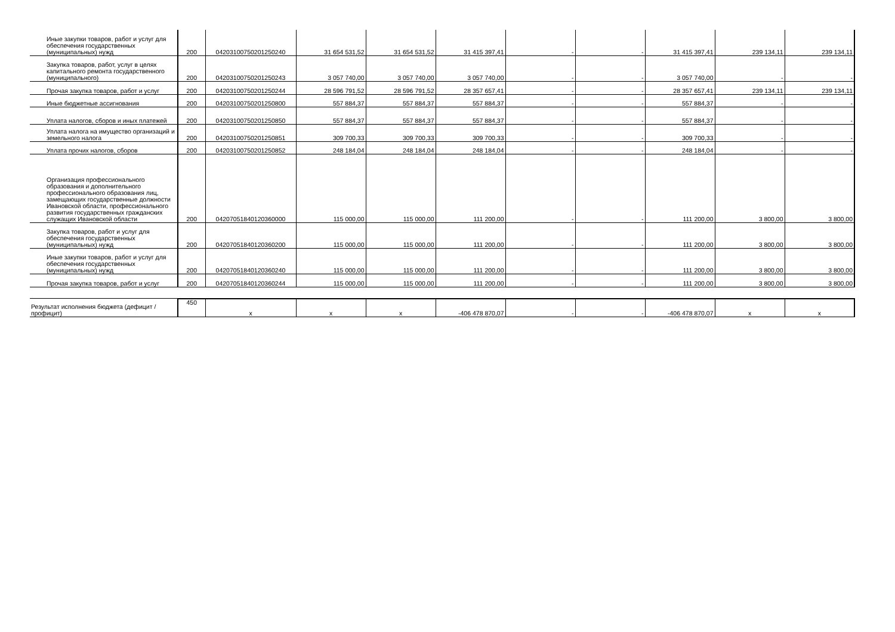| Иные закупки товаров, работ и услуг для обеспечения государственных (муниципальных) нужд | 200 | 04203100750201250240 | 31 654 531,52 | 31 654 531,52 | 31 415 397,41 | - | - | 31 415 397,41 | 239 134,11 | 239 134,11 |
| Закупка товаров, работ, услуг в целях капитального ремонта государственного (муниципального) | 200 | 04203100750201250243 | 3 057 740,00 | 3 057 740,00 | 3 057 740,00 | - | - | 3 057 740,00 | - | - |
| Прочая закупка товаров, работ и услуг | 200 | 04203100750201250244 | 28 596 791,52 | 28 596 791,52 | 28 357 657,41 | - | - | 28 357 657,41 | 239 134,11 | 239 134,11 |
| Иные бюджетные ассигнования | 200 | 04203100750201250800 | 557 884,37 | 557 884,37 | 557 884,37 | - | - | 557 884,37 | - | - |
| Уплата налогов, сборов и иных платежей | 200 | 04203100750201250850 | 557 884,37 | 557 884,37 | 557 884,37 | - | - | 557 884,37 | - | - |
| Уплата налога на имущество организаций и земельного налога | 200 | 04203100750201250851 | 309 700,33 | 309 700,33 | 309 700,33 | - | - | 309 700,33 | - | - |
| Уплата прочих налогов, сборов | 200 | 04203100750201250852 | 248 184,04 | 248 184,04 | 248 184,04 | - | - | 248 184,04 | - | - |
| Организация профессионального образования и дополнительного профессионального образования лиц, замещающих государственные должности Ивановской области, профессионального развития государственных гражданских служащих Ивановской области | 200 | 04207051840120360000 | 115 000,00 | 115 000,00 | 111 200,00 | - | - | 111 200,00 | 3 800,00 | 3 800,00 |
| Закупка товаров, работ и услуг для обеспечения государственных (муниципальных) нужд | 200 | 04207051840120360200 | 115 000,00 | 115 000,00 | 111 200,00 | - | - | 111 200,00 | 3 800,00 | 3 800,00 |
| Иные закупки товаров, работ и услуг для обеспечения государственных (муниципальных) нужд | 200 | 04207051840120360240 | 115 000,00 | 115 000,00 | 111 200,00 | - | - | 111 200,00 | 3 800,00 | 3 800,00 |
| Прочая закупка товаров, работ и услуг | 200 | 04207051840120360244 | 115 000,00 | 115 000,00 | 111 200,00 | - | - | 111 200,00 | 3 800,00 | 3 800,00 |
| Результат исполнения бюджета (дефицит / профицит) | 450 | x | x | x | -406 478 870,07 | - | - | -406 478 870,07 | x | x |